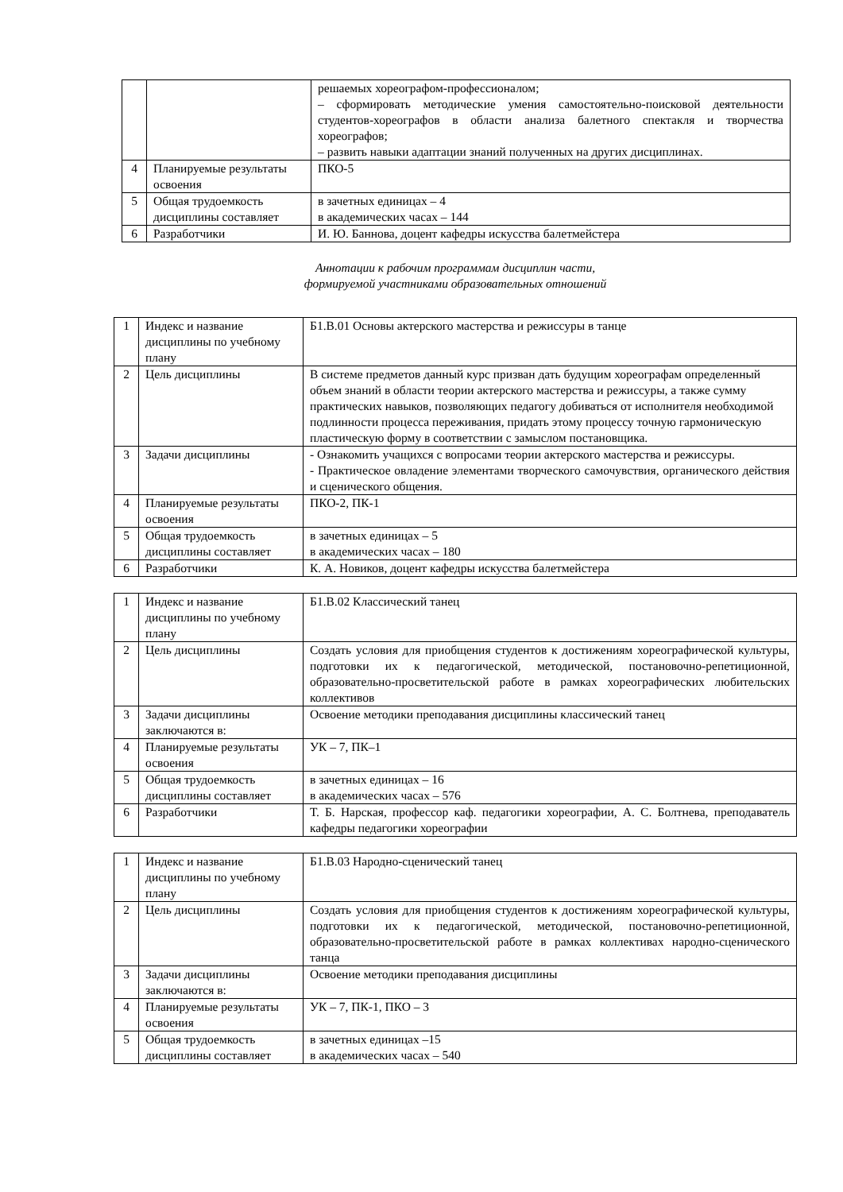| | | решаемых хореографом-профессионалом; – сформировать методические умения самостоятельно-поисковой деятельности студентов-хореографов в области анализа балетного спектакля и творчества хореографов; – развить навыки адаптации знаний полученных на других дисциплинах. |
| 4 | Планируемые результаты освоения | ПКО-5 |
| 5 | Общая трудоемкость дисциплины составляет | в зачетных единицах – 4 в академических часах – 144 |
| 6 | Разработчики | И. Ю. Баннова, доцент кафедры искусства балетмейстера |
Аннотации к рабочим программам дисциплин части,
формируемой участниками образовательных отношений
| 1 | Индекс и название дисциплины по учебному плану | Б1.В.01 Основы актерского мастерства и режиссуры в танце |
| 2 | Цель дисциплины | В системе предметов данный курс призван дать будущим хореографам определенный объем знаний в области теории актерского мастерства и режиссуры, а также сумму практических навыков, позволяющих педагогу добиваться от исполнителя необходимой подлинности процесса переживания, придать этому процессу точную гармоническую пластическую форму в соответствии с замыслом постановщика. |
| 3 | Задачи дисциплины | - Ознакомить учащихся с вопросами теории актерского мастерства и режиссуры. - Практическое овладение элементами творческого самочувствия, органического действия и сценического общения. |
| 4 | Планируемые результаты освоения | ПКО-2, ПК-1 |
| 5 | Общая трудоемкость дисциплины составляет | в зачетных единицах – 5 в академических часах – 180 |
| 6 | Разработчики | К. А. Новиков, доцент кафедры искусства балетмейстера |
| 1 | Индекс и название дисциплины по учебному плану | Б1.В.02 Классический танец |
| 2 | Цель дисциплины | Создать условия для приобщения студентов к достижениям хореографической культуры, подготовки их к педагогической, методической, постановочно-репетиционной, образовательно-просветительской работе в рамках хореографических любительских коллективов |
| 3 | Задачи дисциплины заключаются в: | Освоение методики преподавания дисциплины классический танец |
| 4 | Планируемые результаты освоения | УК – 7, ПК–1 |
| 5 | Общая трудоемкость дисциплины составляет | в зачетных единицах – 16 в академических часах – 576 |
| 6 | Разработчики | Т. Б. Нарская, профессор каф. педагогики хореографии, А. С. Болтнева, преподаватель кафедры педагогики хореографии |
| 1 | Индекс и название дисциплины по учебному плану | Б1.В.03 Народно-сценический танец |
| 2 | Цель дисциплины | Создать условия для приобщения студентов к достижениям хореографической культуры, подготовки их к педагогической, методической, постановочно-репетиционной, образовательно-просветительской работе в рамках коллективах народно-сценического танца |
| 3 | Задачи дисциплины заключаются в: | Освоение методики преподавания дисциплины |
| 4 | Планируемые результаты освоения | УК – 7, ПК-1, ПКО – 3 |
| 5 | Общая трудоемкость дисциплины составляет | в зачетных единицах –15 в академических часах – 540 |